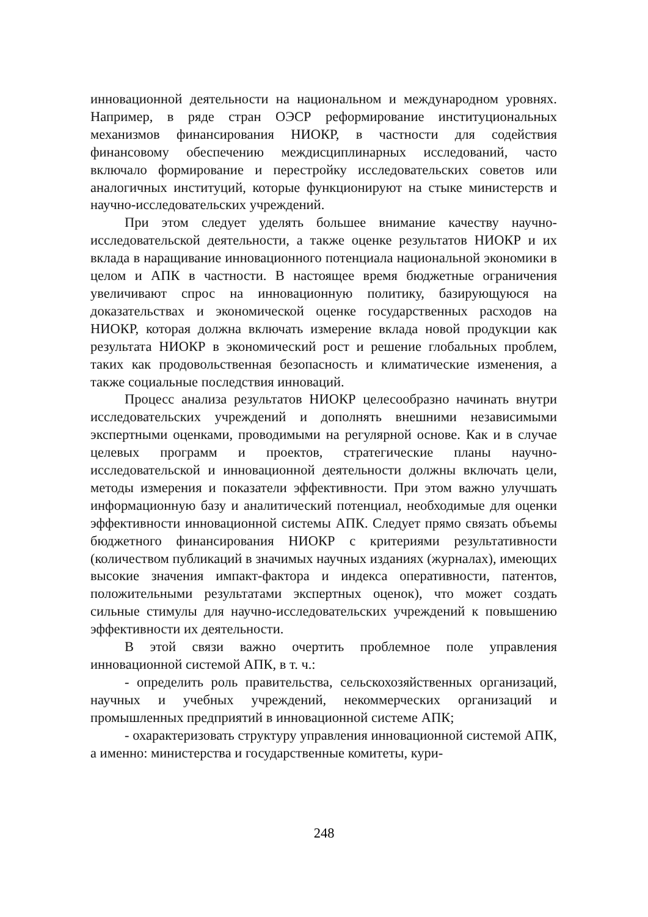инновационной деятельности на национальном и международном уровнях. Например, в ряде стран ОЭСР реформирование институциональных механизмов финансирования НИОКР, в частности для содействия финансовому обеспечению междисциплинарных исследований, часто включало формирование и перестройку исследовательских советов или аналогичных институций, которые функционируют на стыке министерств и научно-исследовательских учреждений.
При этом следует уделять большее внимание качеству научно-исследовательской деятельности, а также оценке результатов НИОКР и их вклада в наращивание инновационного потенциала национальной экономики в целом и АПК в частности. В настоящее время бюджетные ограничения увеличивают спрос на инновационную политику, базирующуюся на доказательствах и экономической оценке государственных расходов на НИОКР, которая должна включать измерение вклада новой продукции как результата НИОКР в экономический рост и решение глобальных проблем, таких как продовольственная безопасность и климатические изменения, а также социальные последствия инноваций.
Процесс анализа результатов НИОКР целесообразно начинать внутри исследовательских учреждений и дополнять внешними независимыми экспертными оценками, проводимыми на регулярной основе. Как и в случае целевых программ и проектов, стратегические планы научно-исследовательской и инновационной деятельности должны включать цели, методы измерения и показатели эффективности. При этом важно улучшать информационную базу и аналитический потенциал, необходимые для оценки эффективности инновационной системы АПК. Следует прямо связать объемы бюджетного финансирования НИОКР с критериями результативности (количеством публикаций в значимых научных изданиях (журналах), имеющих высокие значения импакт-фактора и индекса оперативности, патентов, положительными результатами экспертных оценок), что может создать сильные стимулы для научно-исследовательских учреждений к повышению эффективности их деятельности.
В этой связи важно очертить проблемное поле управления инновационной системой АПК, в т. ч.:
- определить роль правительства, сельскохозяйственных организаций, научных и учебных учреждений, некоммерческих организаций и промышленных предприятий в инновационной системе АПК;
- охарактеризовать структуру управления инновационной системой АПК, а именно: министерства и государственные комитеты, кури-
248